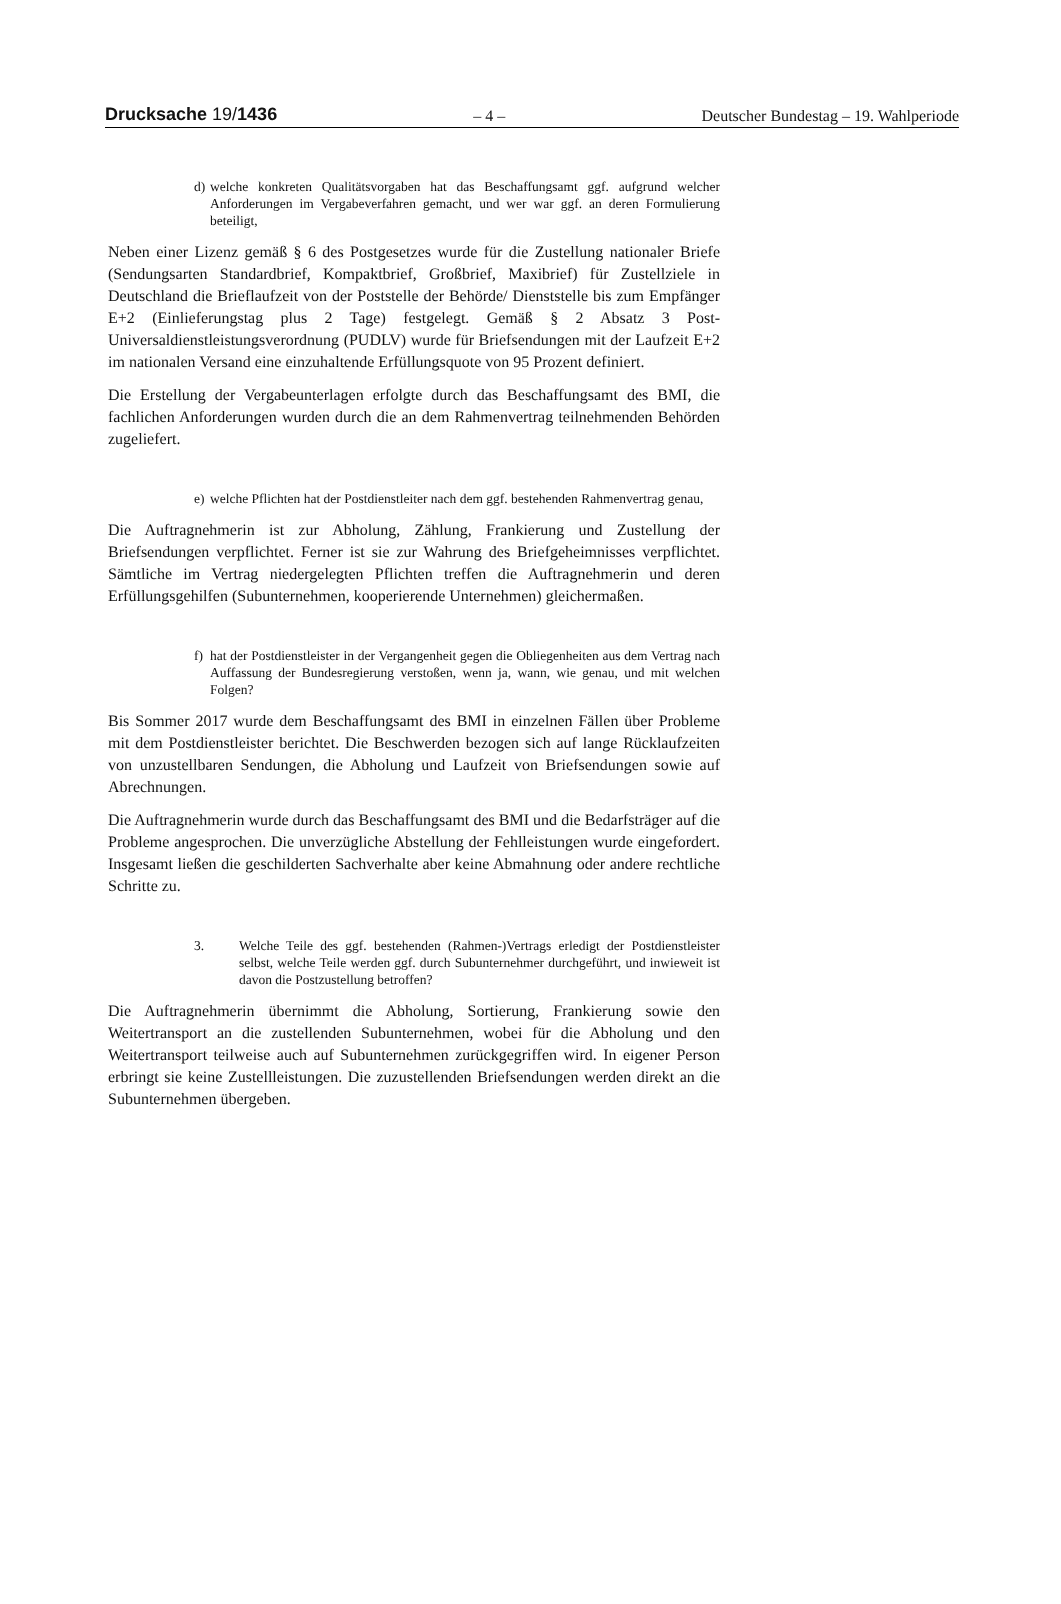Drucksache 19/1436 – 4 – Deutscher Bundestag – 19. Wahlperiode
d) welche konkreten Qualitätsvorgaben hat das Beschaffungsamt ggf. aufgrund welcher Anforderungen im Vergabeverfahren gemacht, und wer war ggf. an deren Formulierung beteiligt,
Neben einer Lizenz gemäß § 6 des Postgesetzes wurde für die Zustellung nationaler Briefe (Sendungsarten Standardbrief, Kompaktbrief, Großbrief, Maxibrief) für Zustellziele in Deutschland die Brieflaufzeit von der Poststelle der Behörde/ Dienststelle bis zum Empfänger E+2 (Einlieferungstag plus 2 Tage) festgelegt. Gemäß § 2 Absatz 3 Post-Universaldienstleistungsverordnung (PUDLV) wurde für Briefsendungen mit der Laufzeit E+2 im nationalen Versand eine einzuhaltende Erfüllungsquote von 95 Prozent definiert.
Die Erstellung der Vergabeunterlagen erfolgte durch das Beschaffungsamt des BMI, die fachlichen Anforderungen wurden durch die an dem Rahmenvertrag teilnehmenden Behörden zugeliefert.
e) welche Pflichten hat der Postdienstleiter nach dem ggf. bestehenden Rahmenvertrag genau,
Die Auftragnehmerin ist zur Abholung, Zählung, Frankierung und Zustellung der Briefsendungen verpflichtet. Ferner ist sie zur Wahrung des Briefgeheimnisses verpflichtet. Sämtliche im Vertrag niedergelegten Pflichten treffen die Auftragnehmerin und deren Erfüllungsgehilfen (Subunternehmen, kooperierende Unternehmen) gleichermaßen.
f) hat der Postdienstleister in der Vergangenheit gegen die Obliegenheiten aus dem Vertrag nach Auffassung der Bundesregierung verstoßen, wenn ja, wann, wie genau, und mit welchen Folgen?
Bis Sommer 2017 wurde dem Beschaffungsamt des BMI in einzelnen Fällen über Probleme mit dem Postdienstleister berichtet. Die Beschwerden bezogen sich auf lange Rücklaufzeiten von unzustellbaren Sendungen, die Abholung und Laufzeit von Briefsendungen sowie auf Abrechnungen.
Die Auftragnehmerin wurde durch das Beschaffungsamt des BMI und die Bedarfsträger auf die Probleme angesprochen. Die unverzügliche Abstellung der Fehlleistungen wurde eingefordert. Insgesamt ließen die geschilderten Sachverhalte aber keine Abmahnung oder andere rechtliche Schritte zu.
3. Welche Teile des ggf. bestehenden (Rahmen-)Vertrags erledigt der Postdienstleister selbst, welche Teile werden ggf. durch Subunternehmer durchgeführt, und inwieweit ist davon die Postzustellung betroffen?
Die Auftragnehmerin übernimmt die Abholung, Sortierung, Frankierung sowie den Weitertransport an die zustellenden Subunternehmen, wobei für die Abholung und den Weitertransport teilweise auch auf Subunternehmen zurückgegriffen wird. In eigener Person erbringt sie keine Zustellleistungen. Die zuzustellenden Briefsendungen werden direkt an die Subunternehmen übergeben.